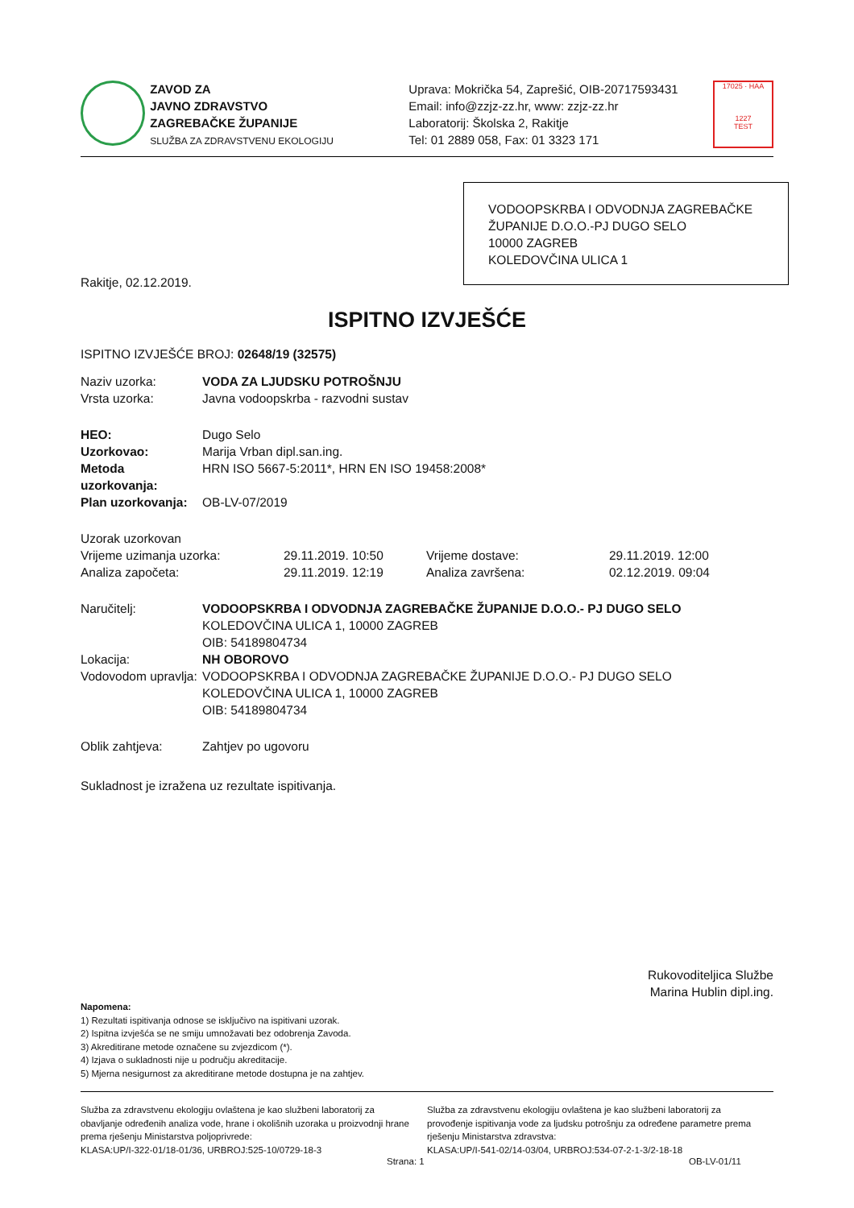ZAVOD ZA
JAVNO ZDRAVSTVO
ZAGREBAČKE ŽUPANIJE
SLUŽBA ZA ZDRAVSTVENU EKOLOGIJU
Uprava: Mokrička 54, Zaprešić, OIB-20717593431
Email: info@zzjz-zz.hr, www: zzjz-zz.hr
Laboratorij: Školska 2, Rakitje
Tel: 01 2889 058, Fax: 01 3323 171
17025 · HAA
1227
TEST
VODOOPSKRBA I ODVODNJA ZAGREBAČKE ŽUPANIJE D.O.O.-PJ DUGO SELO
10000 ZAGREB
KOLEDOVČINA ULICA 1
Rakitje, 02.12.2019.
ISPITNO IZVJEŠĆE
ISPITNO IZVJEŠĆE BROJ: 02648/19 (32575)
Naziv uzorka: VODA ZA LJUDSKU POTROŠNJU
Vrsta uzorka: Javna vodoopskrba - razvodni sustav
HEO: Dugo Selo
Uzorkovao: Marija Vrban dipl.san.ing.
Metoda uzorkovanja: HRN ISO 5667-5:2011*, HRN EN ISO 19458:2008*
Plan uzorkovanja: OB-LV-07/2019
Uzorak uzorkovan
Vrijeme uzimanja uzorka: 29.11.2019. 10:50 Vrijeme dostave: 29.11.2019. 12:00
Analiza započeta: 29.11.2019. 12:19 Analiza završena: 02.12.2019. 09:04
Naručitelj: VODOOPSKRBA I ODVODNJA ZAGREBAČKE ŽUPANIJE D.O.O.- PJ DUGO SELO
KOLEDOVČINA ULICA 1, 10000 ZAGREB
OIB: 54189804734
Lokacija: NH OBOROVO
Vodovodom upravlja: VODOOPSKRBA I ODVODNJA ZAGREBAČKE ŽUPANIJE D.O.O.- PJ DUGO SELO
KOLEDOVČINA ULICA 1, 10000 ZAGREB
OIB: 54189804734
Oblik zahtjeva: Zahtjev po ugovoru
Sukladnost je izražena uz rezultate ispitivanja.
Rukovoditeljica Službe
Marina Hublin dipl.ing.
Napomena:
1) Rezultati ispitivanja odnose se isključivo na ispitivani uzorak.
2) Ispitna izvješća se ne smiju umnožavati bez odobrenja Zavoda.
3) Akreditirane metode označene su zvjezdicom (*).
4) Izjava o sukladnosti nije u području akreditacije.
5) Mjerna nesigurnost za akreditirane metode dostupna je na zahtjev.
Služba za zdravstvenu ekologiju ovlaštena je kao službeni laboratorij za obavljanje određenih analiza vode, hrane i okolišnih uzoraka u proizvodnji hrane prema rješenju Ministarstva poljoprivrede:
KLASA:UP/I-322-01/18-01/36, URBROJ:525-10/0729-18-3
Služba za zdravstvenu ekologiju ovlaštena je kao službeni laboratorij za provođenje ispitivanja vode za ljudsku potrošnju za određene parametre prema rješenju Ministarstva zdravstva:
KLASA:UP/I-541-02/14-03/04, URBROJ:534-07-2-1-3/2-18-18
Strana: 1 OB-LV-01/11